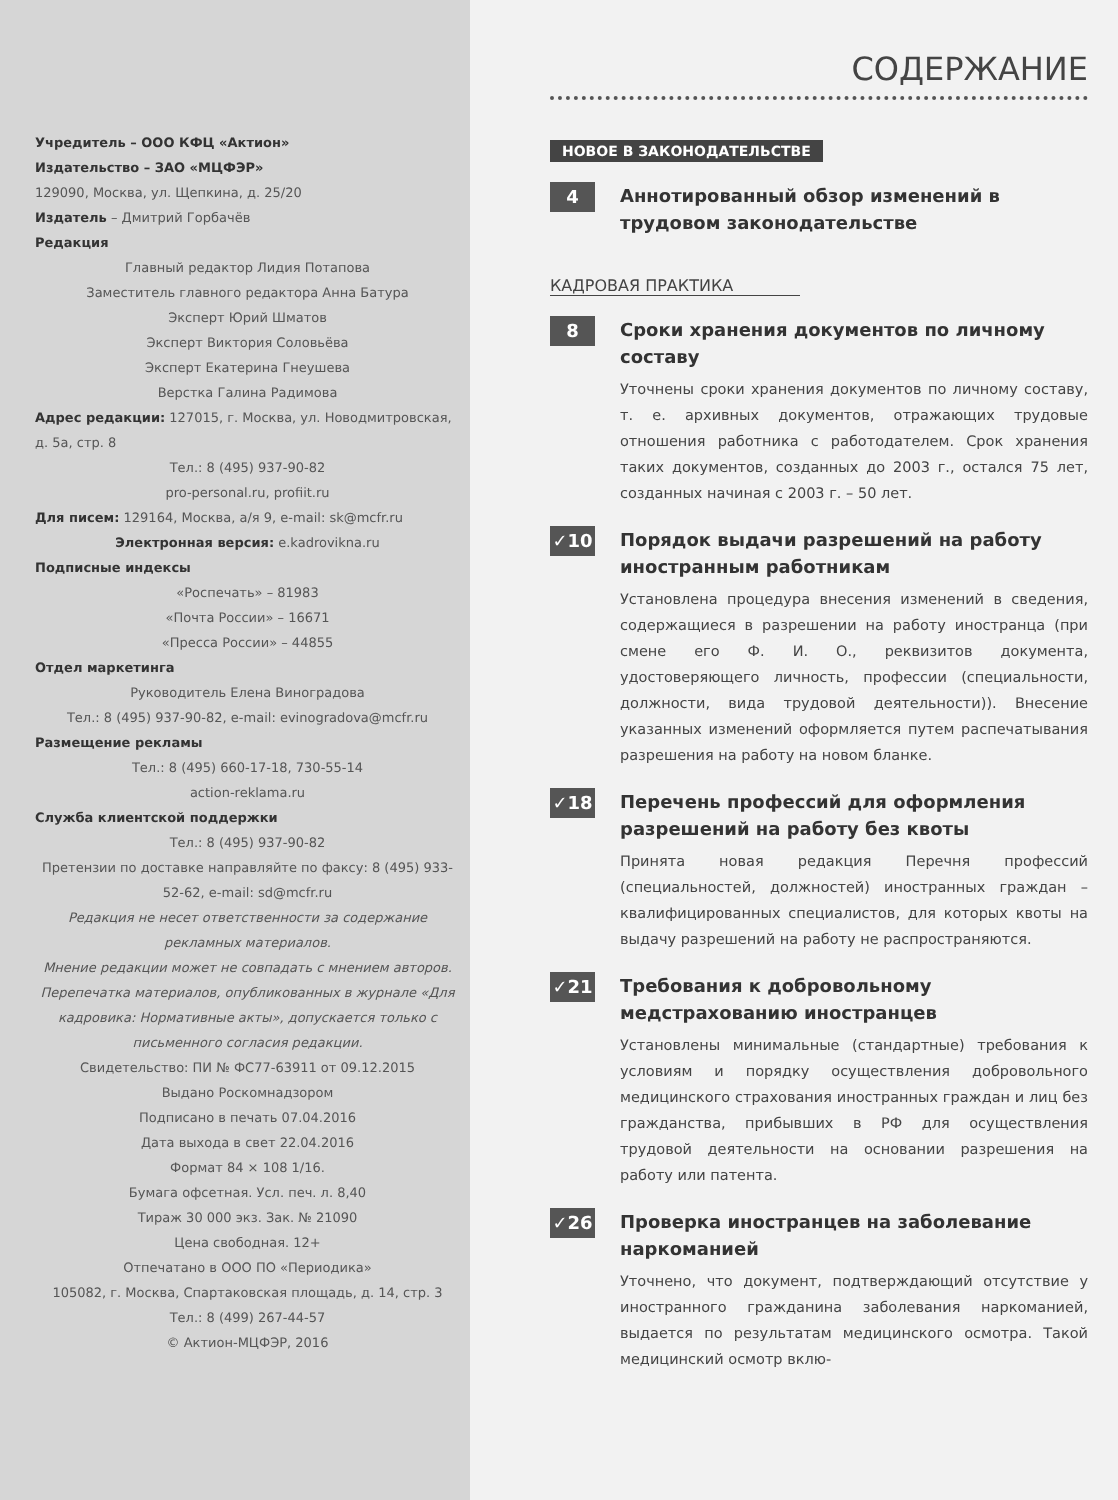Учредитель – ООО КФЦ «Актион»
Издательство – ЗАО «МЦФЭР»
129090, Москва, ул. Щепкина, д. 25/20
Издатель – Дмитрий Горбачёв
Редакция
Главный редактор Лидия Потапова
Заместитель главного редактора Анна Батура
Эксперт Юрий Шматов
Эксперт Виктория Соловьёва
Эксперт Екатерина Гнеушева
Верстка Галина Радимова
Адрес редакции: 127015, г. Москва, ул. Новодмитровская, д. 5а, стр. 8
Тел.: 8 (495) 937-90-82
pro-personal.ru, profiit.ru
Для писем: 129164, Москва, а/я 9, e-mail: sk@mcfr.ru
Электронная версия: e.kadrovikna.ru
Подписные индексы
«Роспечать» – 81983
«Почта России» – 16671
«Пресса России» – 44855
Отдел маркетинга
Руководитель Елена Виноградова
Тел.: 8 (495) 937-90-82, e-mail: evinogradova@mcfr.ru
Размещение рекламы
Тел.: 8 (495) 660-17-18, 730-55-14
action-reklama.ru
Служба клиентской поддержки
Тел.: 8 (495) 937-90-82
Претензии по доставке направляйте по факсу: 8 (495) 933-52-62, e-mail: sd@mcfr.ru
Редакция не несет ответственности за содержание рекламных материалов.
Мнение редакции может не совпадать с мнением авторов.
Перепечатка материалов, опубликованных в журнале «Для кадровика: Нормативные акты», допускается только с письменного согласия редакции.
Свидетельство: ПИ № ФС77-63911 от 09.12.2015
Выдано Роскомнадзором
Подписано в печать 07.04.2016
Дата выхода в свет 22.04.2016
Формат 84 × 108 1/16.
Бумага офсетная. Усл. печ. л. 8,40
Тираж 30 000 экз. Зак. № 21090
Цена свободная. 12+
Отпечатано в ООО ПО «Периодика»
105082, г. Москва, Спартаковская площадь, д. 14, стр. 3
Тел.: 8 (499) 267-44-57
© Актион-МЦФЭР, 2016
СОДЕРЖАНИЕ
НОВОЕ В ЗАКОНОДАТЕЛЬСТВЕ
4
Аннотированный обзор изменений в трудовом законодательстве
КАДРОВАЯ ПРАКТИКА
8
Сроки хранения документов по личному составу
Уточнены сроки хранения документов по личному составу, т. е. архивных документов, отражающих трудовые отношения работника с работодателем. Срок хранения таких документов, созданных до 2003 г., остался 75 лет, созданных начиная с 2003 г. – 50 лет.
✓10
Порядок выдачи разрешений на работу иностранным работникам
Установлена процедура внесения изменений в сведения, содержащиеся в разрешении на работу иностранца (при смене его Ф. И. О., реквизитов документа, удостоверяющего личность, профессии (специальности, должности, вида трудовой деятельности)). Внесение указанных изменений оформляется путем распечатывания разрешения на работу на новом бланке.
✓18
Перечень профессий для оформления разрешений на работу без квоты
Принята новая редакция Перечня профессий (специальностей, должностей) иностранных граждан – квалифицированных специалистов, для которых квоты на выдачу разрешений на работу не распространяются.
✓21
Требования к добровольному медстрахованию иностранцев
Установлены минимальные (стандартные) требования к условиям и порядку осуществления добровольного медицинского страхования иностранных граждан и лиц без гражданства, прибывших в РФ для осуществления трудовой деятельности на основании разрешения на работу или патента.
✓26
Проверка иностранцев на заболевание наркоманией
Уточнено, что документ, подтверждающий отсутствие у иностранного гражданина заболевания наркоманией, выдается по результатам медицинского осмотра. Такой медицинский осмотр вклю-